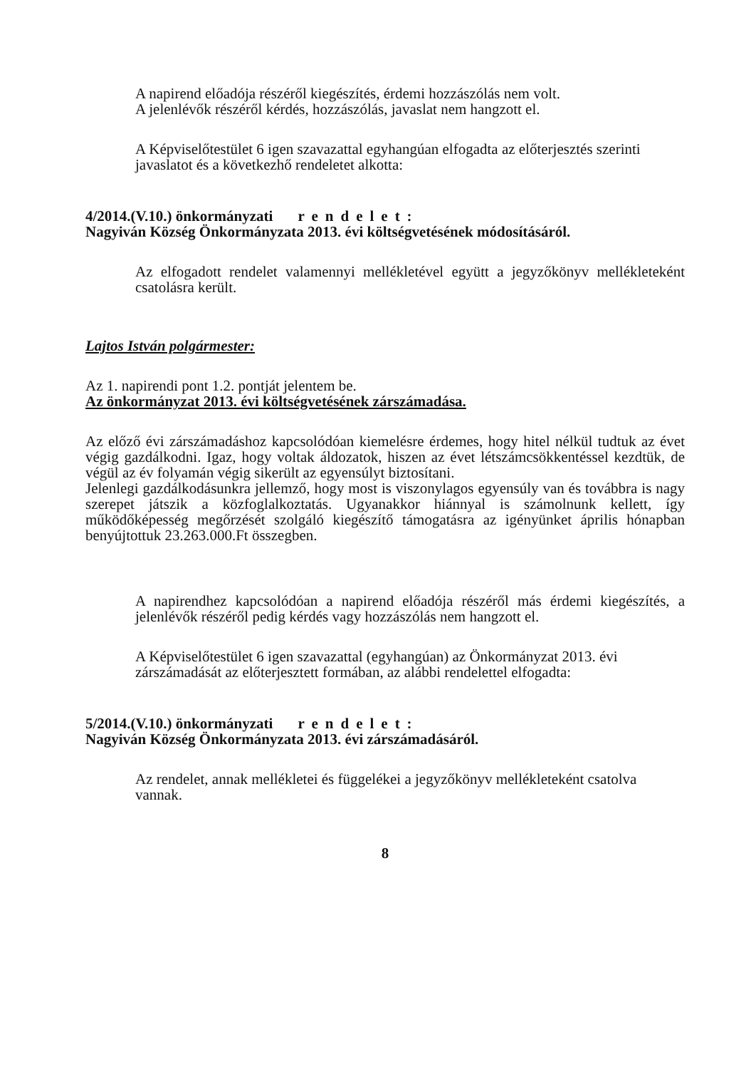A napirend előadója részéről kiegészítés, érdemi hozzászólás nem volt.
A jelenlévők részéről kérdés, hozzászólás, javaslat nem hangzott el.
A Képviselőtestület 6 igen szavazattal egyhangúan elfogadta az előterjesztés szerinti javaslatot és a következhő rendeletet alkotta:
4/2014.(V.10.) önkormányzati rendelet:
Nagyiván Község Önkormányzata 2013. évi költségvetésének módosításáról.
Az elfogadott rendelet valamennyi mellékletével együtt a jegyzőkönyv mellékleteként csatolásra került.
Lajtos István polgármester:
Az 1. napirendi pont 1.2. pontját jelentem be.
Az önkormányzat 2013. évi költségvetésének zárszámadása.
Az előző évi zárszámadáshoz kapcsolódóan kiemelésre érdemes, hogy hitel nélkül tudtuk az évet végig gazdálkodni. Igaz, hogy voltak áldozatok, hiszen az évet létszámcsökkentéssel kezdtük, de végül az év folyamán végig sikerült az egyensúlyt biztosítani.
Jelenlegi gazdálkodásunkra jellemző, hogy most is viszonylagos egyensúly van és továbbra is nagy szerepet játszik a közfoglalkoztatás. Ugyanakkor hiánnyal is számolnunk kellett, így működőképesség megőrzését szolgáló kiegészítő támogatásra az igényünket április hónapban benyújtottuk 23.263.000.Ft összegben.
A napirendhez kapcsolódóan a napirend előadója részéről más érdemi kiegészítés, a jelenlévők részéről pedig kérdés vagy hozzászólás nem hangzott el.
A Képviselőtestület 6 igen szavazattal (egyhangúan) az Önkormányzat 2013. évi zárszámadását az előterjesztett formában, az alábbi rendelettel elfogadta:
5/2014.(V.10.) önkormányzati rendelet:
Nagyiván Község Önkormányzata 2013. évi zárszámadásáról.
Az rendelet, annak mellékletei és függelékei a jegyzőkönyv mellékleteként csatolva vannak.
8